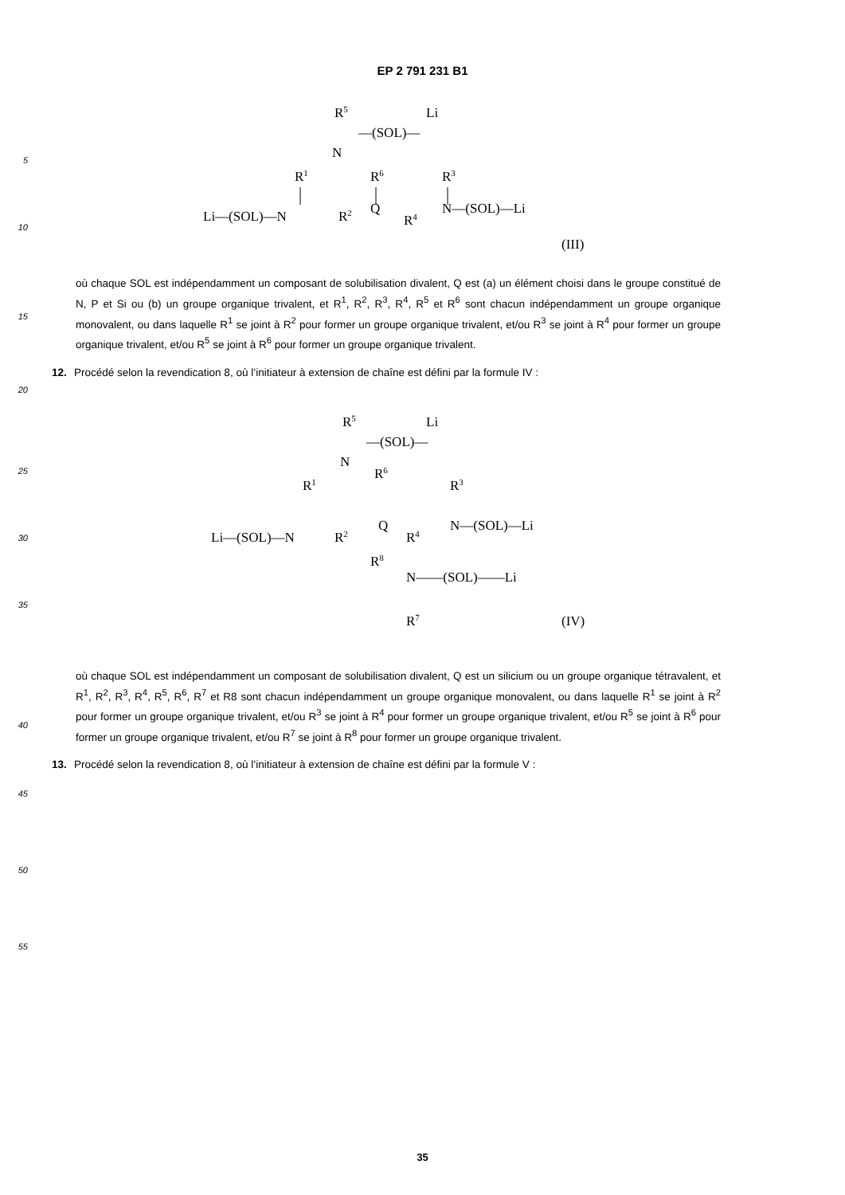EP 2 791 231 B1
5
10
R5
Li
—(SOL)—
N
R1
R6
R3
Li—(SOL)—N
R2
Q
R4
N—(SOL)—Li
(III)
15
où chaque SOL est indépendamment un composant de solubilisation divalent, Q est (a) un élément choisi dans le groupe constitué de N, P et Si ou (b) un groupe organique trivalent, et R<sup>1</sup>, R<sup>2</sup>, R<sup>3</sup>, R<sup>4</sup>, R<sup>5</sup> et R<sup>6</sup> sont chacun indépendamment un groupe organique monovalent, ou dans laquelle R<sup>1</sup> se joint à R<sup>2</sup> pour former un groupe organique trivalent, et/ou R<sup>3</sup> se joint à R<sup>4</sup> pour former un groupe organique trivalent, et/ou R<sup>5</sup> se joint à R<sup>6</sup> pour former un groupe organique trivalent.
20
12. Procédé selon la revendication 8, où l’initiateur à extension de chaîne est défini par la formule IV :
25
30
35
R5
Li
—(SOL)—
N
R1
R6
R3
Li—(SOL)—N
R2
Q
R4
N—(SOL)—Li
R8
N——(SOL)——Li
R7
(IV)
40
où chaque SOL est indépendamment un composant de solubilisation divalent, Q est un silicium ou un groupe organique tétravalent, et R<sup>1</sup>, R<sup>2</sup>, R<sup>3</sup>, R<sup>4</sup>, R<sup>5</sup>, R<sup>6</sup>, R<sup>7</sup> et R8 sont chacun indépendamment un groupe organique monovalent, ou dans laquelle R<sup>1</sup> se joint à R<sup>2</sup> pour former un groupe organique trivalent, et/ou R<sup>3</sup> se joint à R<sup>4</sup> pour former un groupe organique trivalent, et/ou R<sup>5</sup> se joint à R<sup>6</sup> pour former un groupe organique trivalent, et/ou R<sup>7</sup> se joint à R<sup>8</sup> pour former un groupe organique trivalent.
13. Procédé selon la revendication 8, où l’initiateur à extension de chaîne est défini par la formule V :
45
50
55
35